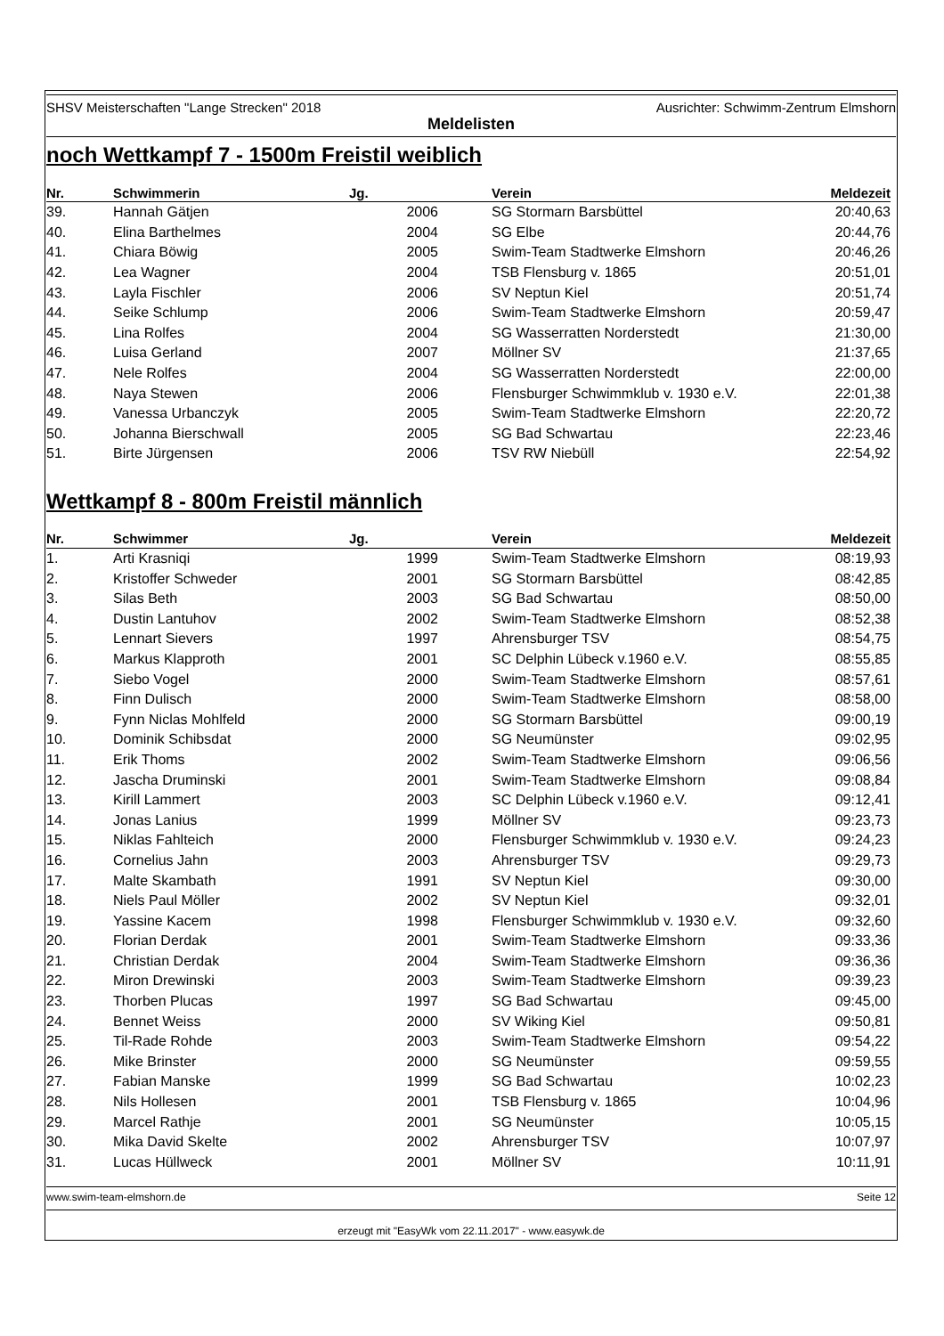SHSV Meisterschaften "Lange Strecken" 2018 Ausrichter: Schwimm-Zentrum Elmshorn
Meldelisten
noch Wettkampf 7 - 1500m Freistil weiblich
| Nr. | Schwimmerin | Jg. | | Verein | Meldezeit |
| --- | --- | --- | --- | --- | --- |
| 39. | Hannah Gätjen | 2006 | | SG Stormarn Barsbüttel | 20:40,63 |
| 40. | Elina Barthelmes | 2004 | | SG Elbe | 20:44,76 |
| 41. | Chiara Böwig | 2005 | | Swim-Team Stadtwerke Elmshorn | 20:46,26 |
| 42. | Lea Wagner | 2004 | | TSB Flensburg v. 1865 | 20:51,01 |
| 43. | Layla Fischler | 2006 | | SV Neptun Kiel | 20:51,74 |
| 44. | Seike Schlump | 2006 | | Swim-Team Stadtwerke Elmshorn | 20:59,47 |
| 45. | Lina Rolfes | 2004 | | SG Wasserratten Norderstedt | 21:30,00 |
| 46. | Luisa Gerland | 2007 | | Möllner SV | 21:37,65 |
| 47. | Nele Rolfes | 2004 | | SG Wasserratten Norderstedt | 22:00,00 |
| 48. | Naya Stewen | 2006 | | Flensburger Schwimmklub v. 1930 e.V. | 22:01,38 |
| 49. | Vanessa Urbanczyk | 2005 | | Swim-Team Stadtwerke Elmshorn | 22:20,72 |
| 50. | Johanna Bierschwall | 2005 | | SG Bad Schwartau | 22:23,46 |
| 51. | Birte Jürgensen | 2006 | | TSV RW Niebüll | 22:54,92 |
Wettkampf 8 - 800m Freistil männlich
| Nr. | Schwimmer | Jg. | | Verein | Meldezeit |
| --- | --- | --- | --- | --- | --- |
| 1. | Arti Krasniqi | 1999 | | Swim-Team Stadtwerke Elmshorn | 08:19,93 |
| 2. | Kristoffer Schweder | 2001 | | SG Stormarn Barsbüttel | 08:42,85 |
| 3. | Silas Beth | 2003 | | SG Bad Schwartau | 08:50,00 |
| 4. | Dustin Lantuhov | 2002 | | Swim-Team Stadtwerke Elmshorn | 08:52,38 |
| 5. | Lennart Sievers | 1997 | | Ahrensburger TSV | 08:54,75 |
| 6. | Markus Klapproth | 2001 | | SC Delphin Lübeck v.1960 e.V. | 08:55,85 |
| 7. | Siebo Vogel | 2000 | | Swim-Team Stadtwerke Elmshorn | 08:57,61 |
| 8. | Finn Dulisch | 2000 | | Swim-Team Stadtwerke Elmshorn | 08:58,00 |
| 9. | Fynn Niclas Mohlfeld | 2000 | | SG Stormarn Barsbüttel | 09:00,19 |
| 10. | Dominik Schibsdat | 2000 | | SG Neumünster | 09:02,95 |
| 11. | Erik Thoms | 2002 | | Swim-Team Stadtwerke Elmshorn | 09:06,56 |
| 12. | Jascha Druminski | 2001 | | Swim-Team Stadtwerke Elmshorn | 09:08,84 |
| 13. | Kirill Lammert | 2003 | | SC Delphin Lübeck v.1960 e.V. | 09:12,41 |
| 14. | Jonas Lanius | 1999 | | Möllner SV | 09:23,73 |
| 15. | Niklas Fahlteich | 2000 | | Flensburger Schwimmklub v. 1930 e.V. | 09:24,23 |
| 16. | Cornelius Jahn | 2003 | | Ahrensburger TSV | 09:29,73 |
| 17. | Malte Skambath | 1991 | | SV Neptun Kiel | 09:30,00 |
| 18. | Niels Paul Möller | 2002 | | SV Neptun Kiel | 09:32,01 |
| 19. | Yassine Kacem | 1998 | | Flensburger Schwimmklub v. 1930 e.V. | 09:32,60 |
| 20. | Florian Derdak | 2001 | | Swim-Team Stadtwerke Elmshorn | 09:33,36 |
| 21. | Christian Derdak | 2004 | | Swim-Team Stadtwerke Elmshorn | 09:36,36 |
| 22. | Miron Drewinski | 2003 | | Swim-Team Stadtwerke Elmshorn | 09:39,23 |
| 23. | Thorben Plucas | 1997 | | SG Bad Schwartau | 09:45,00 |
| 24. | Bennet Weiss | 2000 | | SV Wiking Kiel | 09:50,81 |
| 25. | Til-Rade Rohde | 2003 | | Swim-Team Stadtwerke Elmshorn | 09:54,22 |
| 26. | Mike Brinster | 2000 | | SG Neumünster | 09:59,55 |
| 27. | Fabian Manske | 1999 | | SG Bad Schwartau | 10:02,23 |
| 28. | Nils Hollesen | 2001 | | TSB Flensburg v. 1865 | 10:04,96 |
| 29. | Marcel Rathje | 2001 | | SG Neumünster | 10:05,15 |
| 30. | Mika David Skelte | 2002 | | Ahrensburger TSV | 10:07,97 |
| 31. | Lucas Hüllweck | 2001 | | Möllner SV | 10:11,91 |
www.swim-team-elmshorn.de Seite 12
erzeugt mit "EasyWk vom 22.11.2017" - www.easywk.de